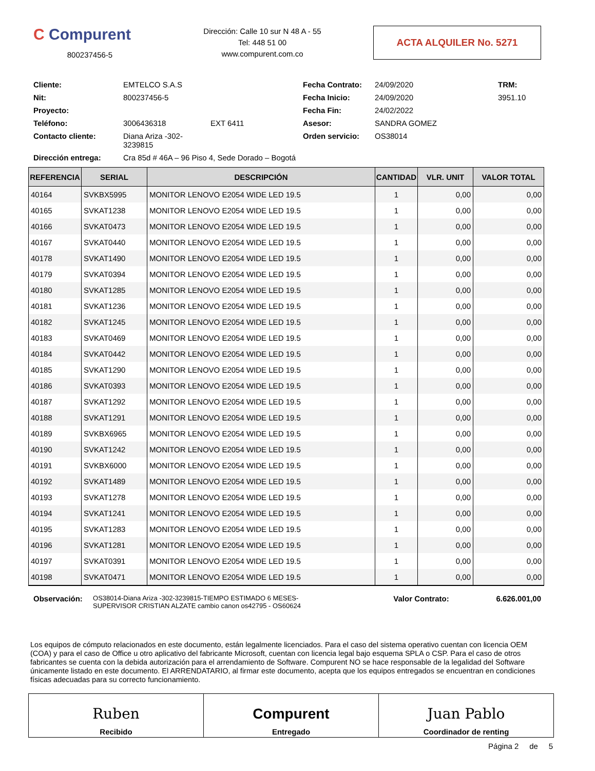C Compurent
800237456-5
Dirección: Calle 10 sur N 48 A - 55
Tel: 448 51 00
www.compurent.com.co
ACTA ALQUILER No. 5271
Cliente:
EMTELCO S.A.S
Fecha Contrato:
24/09/2020
TRM:
Nit:
800237456-5
Fecha Inicio:
24/09/2020
3951.10
Proyecto:
Fecha Fin:
24/02/2022
Teléfono:
3006436318
EXT 6411
Asesor:
SANDRA GOMEZ
Contacto cliente:
Diana Ariza -302-3239815
Orden servicio:
OS38014
Dirección entrega:
Cra 85d # 46A – 96 Piso 4, Sede Dorado – Bogotá
| REFERENCIA | SERIAL | DESCRIPCIÓN | CANTIDAD | VLR. UNIT | VALOR TOTAL |
| --- | --- | --- | --- | --- | --- |
| 40164 | SVKBX5995 | MONITOR LENOVO E2054 WIDE LED 19.5 | 1 | 0,00 | 0,00 |
| 40165 | SVKAT1238 | MONITOR LENOVO E2054 WIDE LED 19.5 | 1 | 0,00 | 0,00 |
| 40166 | SVKAT0473 | MONITOR LENOVO E2054 WIDE LED 19.5 | 1 | 0,00 | 0,00 |
| 40167 | SVKAT0440 | MONITOR LENOVO E2054 WIDE LED 19.5 | 1 | 0,00 | 0,00 |
| 40178 | SVKAT1490 | MONITOR LENOVO E2054 WIDE LED 19.5 | 1 | 0,00 | 0,00 |
| 40179 | SVKAT0394 | MONITOR LENOVO E2054 WIDE LED 19.5 | 1 | 0,00 | 0,00 |
| 40180 | SVKAT1285 | MONITOR LENOVO E2054 WIDE LED 19.5 | 1 | 0,00 | 0,00 |
| 40181 | SVKAT1236 | MONITOR LENOVO E2054 WIDE LED 19.5 | 1 | 0,00 | 0,00 |
| 40182 | SVKAT1245 | MONITOR LENOVO E2054 WIDE LED 19.5 | 1 | 0,00 | 0,00 |
| 40183 | SVKAT0469 | MONITOR LENOVO E2054 WIDE LED 19.5 | 1 | 0,00 | 0,00 |
| 40184 | SVKAT0442 | MONITOR LENOVO E2054 WIDE LED 19.5 | 1 | 0,00 | 0,00 |
| 40185 | SVKAT1290 | MONITOR LENOVO E2054 WIDE LED 19.5 | 1 | 0,00 | 0,00 |
| 40186 | SVKAT0393 | MONITOR LENOVO E2054 WIDE LED 19.5 | 1 | 0,00 | 0,00 |
| 40187 | SVKAT1292 | MONITOR LENOVO E2054 WIDE LED 19.5 | 1 | 0,00 | 0,00 |
| 40188 | SVKAT1291 | MONITOR LENOVO E2054 WIDE LED 19.5 | 1 | 0,00 | 0,00 |
| 40189 | SVKBX6965 | MONITOR LENOVO E2054 WIDE LED 19.5 | 1 | 0,00 | 0,00 |
| 40190 | SVKAT1242 | MONITOR LENOVO E2054 WIDE LED 19.5 | 1 | 0,00 | 0,00 |
| 40191 | SVKBX6000 | MONITOR LENOVO E2054 WIDE LED 19.5 | 1 | 0,00 | 0,00 |
| 40192 | SVKAT1489 | MONITOR LENOVO E2054 WIDE LED 19.5 | 1 | 0,00 | 0,00 |
| 40193 | SVKAT1278 | MONITOR LENOVO E2054 WIDE LED 19.5 | 1 | 0,00 | 0,00 |
| 40194 | SVKAT1241 | MONITOR LENOVO E2054 WIDE LED 19.5 | 1 | 0,00 | 0,00 |
| 40195 | SVKAT1283 | MONITOR LENOVO E2054 WIDE LED 19.5 | 1 | 0,00 | 0,00 |
| 40196 | SVKAT1281 | MONITOR LENOVO E2054 WIDE LED 19.5 | 1 | 0,00 | 0,00 |
| 40197 | SVKAT0391 | MONITOR LENOVO E2054 WIDE LED 19.5 | 1 | 0,00 | 0,00 |
| 40198 | SVKAT0471 | MONITOR LENOVO E2054 WIDE LED 19.5 | 1 | 0,00 | 0,00 |
Observación:
OS38014-Diana Ariza -302-3239815-TIEMPO ESTIMADO 6 MESES-
SUPERVISOR CRISTIAN ALZATE cambio canon os42795 - OS60624
Valor Contrato: 6.626.001,00
Los equipos de cómputo relacionados en este documento, están legalmente licenciados. Para el caso del sistema operativo cuentan con licencia OEM (COA) y para el caso de Office u otro aplicativo del fabricante Microsoft, cuentan con licencia legal bajo esquema SPLA o CSP. Para el caso de otros fabricantes se cuenta con la debida autorización para el arrendamiento de Software. Compurent NO se hace responsable de la legalidad del Software únicamente listado en este documento. El ARRENDATARIO, al firmar este documento, acepta que los equipos entregados se encuentran en condiciones físicas adecuadas para su correcto funcionamiento.
Ruben
Recibido
Compurent
Entregado
Juan Pablo
Coordinador de renting
Página 2 de 5